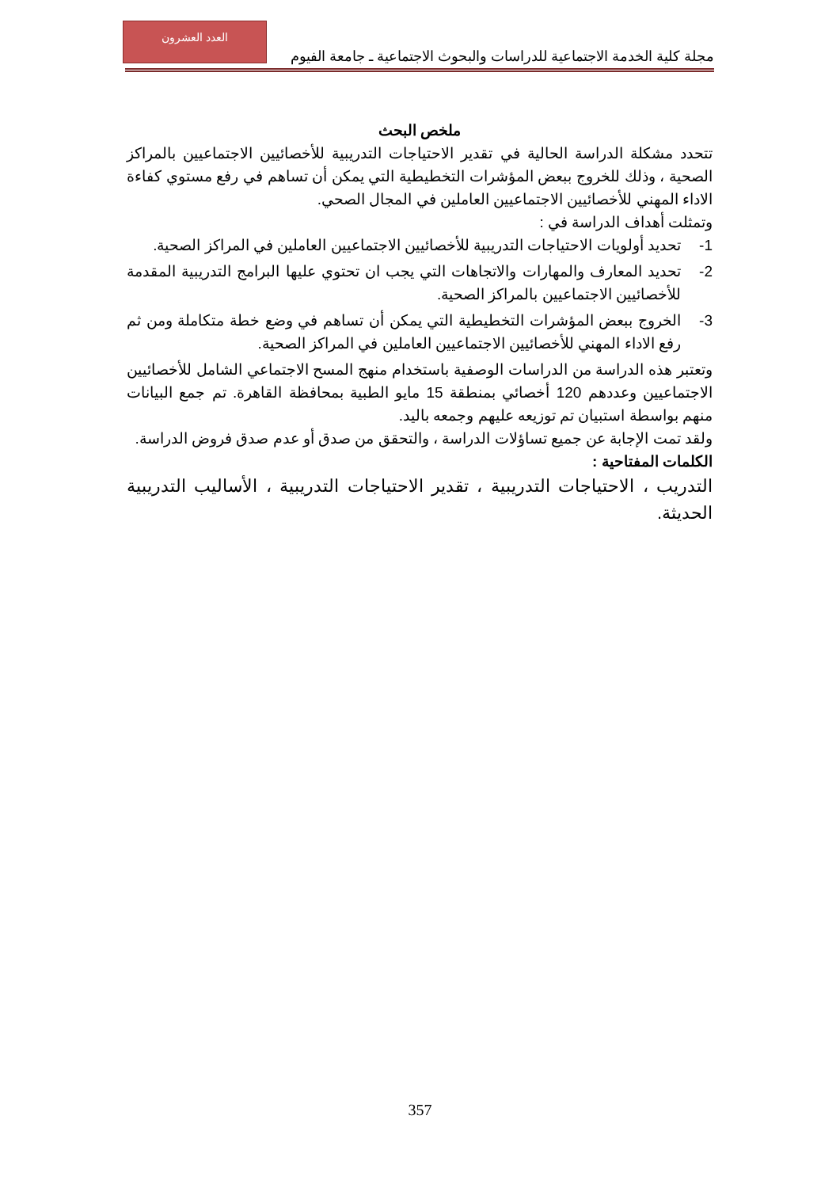مجلة كلية الخدمة الاجتماعية للدراسات والبحوث الاجتماعية ـ جامعة الفيوم
العدد العشرون
ملخص البحث
تتحدد مشكلة الدراسة الحالية في تقدير الاحتياجات التدريبية للأخصائيين الاجتماعيين بالمراكز الصحية ، وذلك للخروج ببعض المؤشرات التخطيطية التي يمكن أن تساهم في رفع مستوي كفاءة الاداء المهني للأخصائيين الاجتماعيين العاملين في المجال الصحي.
وتمثلت أهداف الدراسة في :
1- تحديد أولويات الاحتياجات التدريبية للأخصائيين الاجتماعيين العاملين في المراكز الصحية.
2- تحديد المعارف والمهارات والاتجاهات التي يجب ان تحتوي عليها البرامج التدريبية المقدمة للأخصائيين الاجتماعيين بالمراكز الصحية.
3- الخروج ببعض المؤشرات التخطيطية التي يمكن أن تساهم في وضع خطة متكاملة ومن ثم رفع الاداء المهني للأخصائيين الاجتماعيين العاملين في المراكز الصحية.
وتعتبر هذه الدراسة من الدراسات الوصفية باستخدام منهج المسح الاجتماعي الشامل للأخصائيين الاجتماعيين وعددهم 120 أخصائي بمنطقة 15 مايو الطبية بمحافظة القاهرة. تم جمع البيانات منهم بواسطة استبيان تم توزيعه عليهم وجمعه باليد.
ولقد تمت الإجابة عن جميع تساؤلات الدراسة ، والتحقق من صدق أو عدم صدق فروض الدراسة.
الكلمات المفتاحية :
التدريب ، الاحتياجات التدريبية ، تقدير الاحتياجات التدريبية ، الأساليب التدريبية الحديثة.
357